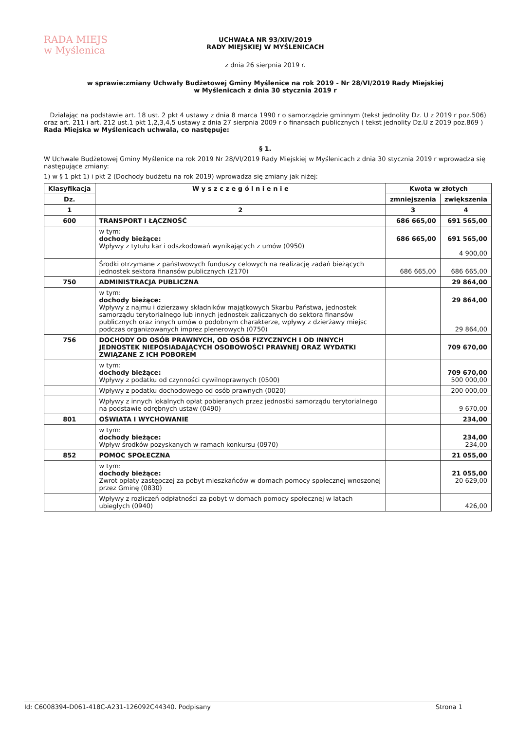RADA MIEJS
w Myślenica
UCHWAŁA NR 93/XIV/2019
RADY MIEJSKIEJ W MYŚLENICACH
z dnia 26 sierpnia 2019 r.
w sprawie:zmiany Uchwały Budżetowej Gminy Myślenice na rok 2019 - Nr 28/VI/2019 Rady Miejskiej
w Myślenicach z dnia 30 stycznia 2019 r
Działając na podstawie art. 18 ust. 2 pkt 4 ustawy z dnia 8 marca 1990 r o samorządzie gminnym (tekst jednolity Dz. U z 2019 r poz.506) oraz art. 211 i art. 212 ust.1 pkt 1,2,3,4,5 ustawy z dnia 27 sierpnia 2009 r o finansach publicznych ( tekst jednolity Dz.U z 2019 poz.869 ) Rada Miejska w Myślenicach uchwala, co następuje:
§ 1.
W Uchwale Budżetowej Gminy Myślenice na rok 2019 Nr 28/VI/2019 Rady Miejskiej w Myślenicach z dnia 30 stycznia 2019 r wprowadza się następujące zmiany:
1) w § 1 pkt 1) i pkt 2 (Dochody budżetu na rok 2019) wprowadza się zmiany jak niżej:
| Klasyfikacja | W y s z c z e g ó l n i e n i e | Kwota w złotych | |
| --- | --- | --- | --- |
| Dz. | | zmniejszenia | zwiększenia |
| 1 | 2 | 3 | 4 |
| 600 | TRANSPORT I ŁĄCZNOŚĆ | 686 665,00 | 691 565,00 |
| | w tym: dochody bieżące: Wpływy z tytułu kar i odszkodowań wynikających z umów (0950) | 686 665,00 | 691 565,00 4 900,00 |
| | Środki otrzymane z państwowych funduszy celowych na realizację zadań bieżących jednostek sektora finansów publicznych (2170) | 686 665,00 | 686 665,00 |
| 750 | ADMINISTRACJA PUBLICZNA | | 29 864,00 |
| | w tym: dochody bieżące: Wpływy z najmu i dzierżawy składników majątkowych Skarbu Państwa, jednostek samorządu terytorialnego lub innych jednostek zaliczanych do sektora finansów publicznych oraz innych umów o podobnym charakterze, wpływy z dzierżawy miejsc podczas organizowanych imprez plenerowych (0750) | | 29 864,00 29 864,00 |
| 756 | DOCHODY OD OSÓB PRAWNYCH, OD OSÓB FIZYCZNYCH I OD INNYCH JEDNOSTEK NIEPOSIADAJĄCYCH OSOBOWOŚCI PRAWNEJ ORAZ WYDATKI ZWIĄZANE Z ICH POBOREM | | 709 670,00 |
| | w tym: dochody bieżące: Wpływy z podatku od czynności cywilnoprawnych (0500) | | 709 670,00 500 000,00 |
| | Wpływy z podatku dochodowego od osób prawnych (0020) | | 200 000,00 |
| | Wpływy z innych lokalnych opłat pobieranych przez jednostki samorządu terytorialnego na podstawie odrębnych ustaw (0490) | | 9 670,00 |
| 801 | OŚWIATA I WYCHOWANIE | | 234,00 |
| | w tym: dochody bieżące: Wpływ środków pozyskanych w ramach konkursu (0970) | | 234,00 234,00 |
| 852 | POMOC SPOŁECZNA | | 21 055,00 |
| | w tym: dochody bieżące: Zwrot opłaty zastępczej za pobyt mieszkańców w domach pomocy społecznej wnoszonej przez Gminę (0830) | | 21 055,00 20 629,00 |
| | Wpływy z rozliczeń odpłatności za pobyt w domach pomocy społecznej w latach ubiegłych (0940) | | 426,00 |
Id: C6008394-D061-418C-A231-126092C44340. Podpisany Strona 1